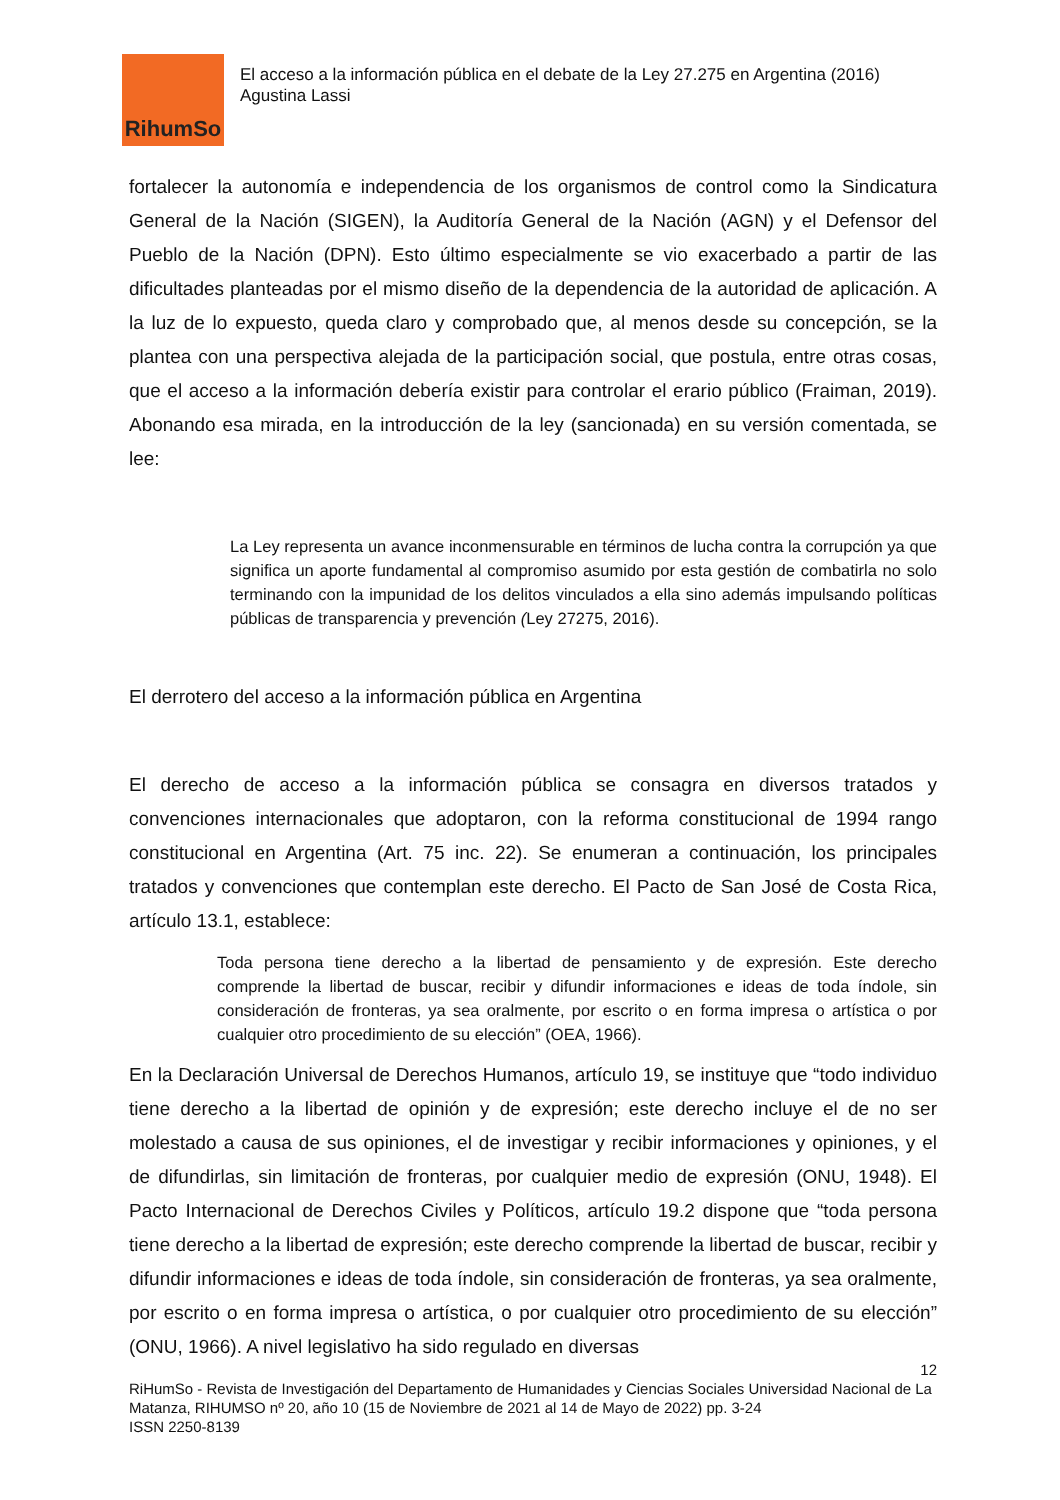RihumSo
El acceso a la información pública en el debate de la Ley 27.275 en Argentina (2016)
Agustina Lassi
fortalecer la autonomía e independencia de los organismos de control como la Sindicatura General de la Nación (SIGEN), la Auditoría General de la Nación (AGN) y el Defensor del Pueblo de la Nación (DPN). Esto último especialmente se vio exacerbado a partir de las dificultades planteadas por el mismo diseño de la dependencia de la autoridad de aplicación. A la luz de lo expuesto, queda claro y comprobado que, al menos desde su concepción, se la plantea con una perspectiva alejada de la participación social, que postula, entre otras cosas, que el acceso a la información debería existir para controlar el erario público (Fraiman, 2019). Abonando esa mirada, en la introducción de la ley (sancionada) en su versión comentada, se lee:
La Ley representa un avance inconmensurable en términos de lucha contra la corrupción ya que significa un aporte fundamental al compromiso asumido por esta gestión de combatirla no solo terminando con la impunidad de los delitos vinculados a ella sino además impulsando políticas públicas de transparencia y prevención (Ley 27275, 2016).
El derrotero del acceso a la información pública en Argentina
El derecho de acceso a la información pública se consagra en diversos tratados y convenciones internacionales que adoptaron, con la reforma constitucional de 1994 rango constitucional en Argentina (Art. 75 inc. 22). Se enumeran a continuación, los principales tratados y convenciones que contemplan este derecho. El Pacto de San José de Costa Rica, artículo 13.1, establece:
Toda persona tiene derecho a la libertad de pensamiento y de expresión. Este derecho comprende la libertad de buscar, recibir y difundir informaciones e ideas de toda índole, sin consideración de fronteras, ya sea oralmente, por escrito o en forma impresa o artística o por cualquier otro procedimiento de su elección” (OEA, 1966).
En la Declaración Universal de Derechos Humanos, artículo 19, se instituye que “todo individuo tiene derecho a la libertad de opinión y de expresión; este derecho incluye el de no ser molestado a causa de sus opiniones, el de investigar y recibir informaciones y opiniones, y el de difundirlas, sin limitación de fronteras, por cualquier medio de expresión (ONU, 1948). El Pacto Internacional de Derechos Civiles y Políticos, artículo 19.2 dispone que “toda persona tiene derecho a la libertad de expresión; este derecho comprende la libertad de buscar, recibir y difundir informaciones e ideas de toda índole, sin consideración de fronteras, ya sea oralmente, por escrito o en forma impresa o artística, o por cualquier otro procedimiento de su elección” (ONU, 1966). A nivel legislativo ha sido regulado en diversas
12
RiHumSo - Revista de Investigación del Departamento de Humanidades y Ciencias Sociales Universidad Nacional de La Matanza, RIHUMSO nº 20, año 10 (15 de Noviembre de 2021 al 14 de Mayo de 2022) pp. 3-24
ISSN 2250-8139